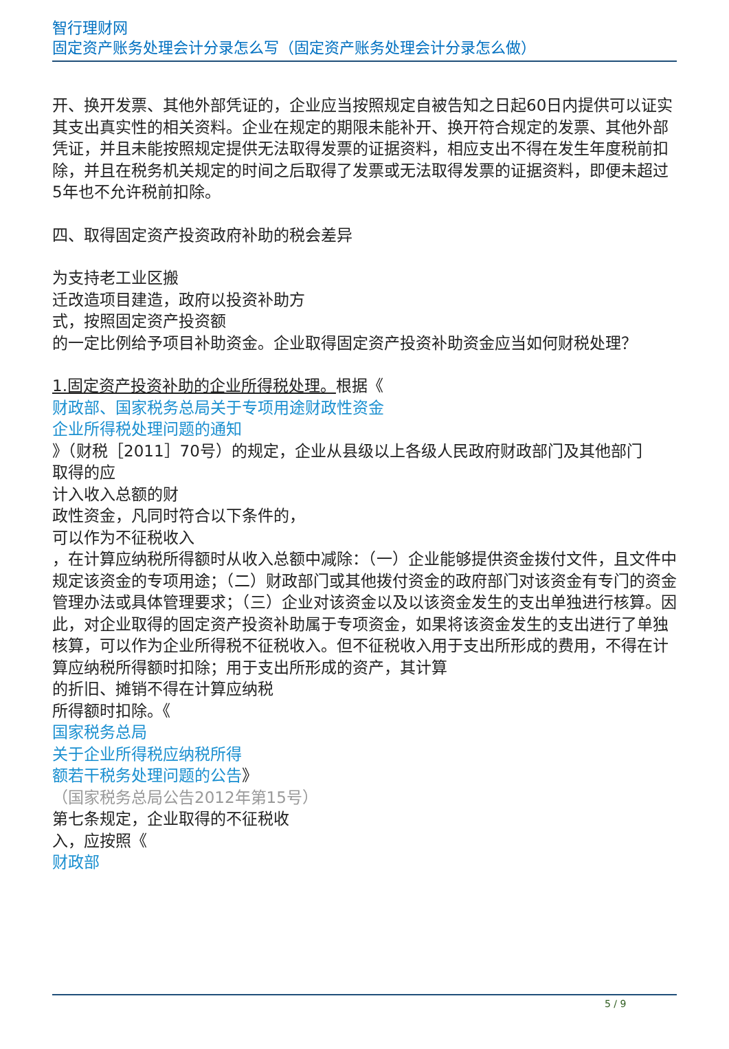智行理财网
固定资产账务处理会计分录怎么写（固定资产账务处理会计分录怎么做）
开、换开发票、其他外部凭证的，企业应当按照规定自被告知之日起60日内提供可以证实其支出真实性的相关资料。企业在规定的期限未能补开、换开符合规定的发票、其他外部凭证，并且未能按照规定提供无法取得发票的证据资料，相应支出不得在发生年度税前扣除，并且在税务机关规定的时间之后取得了发票或无法取得发票的证据资料，即便未超过5年也不允许税前扣除。
四、取得固定资产投资政府补助的税会差异
为支持老工业区搬
迁改造项目建造，政府以投资补助方
式，按照固定资产投资额
的一定比例给予项目补助资金。企业取得固定资产投资补助资金应当如何财税处理？
1.固定资产投资补助的企业所得税处理。根据《
财政部、国家税务总局关于专项用途财政性资金
企业所得税处理问题的通知
》（财税［2011］70号）的规定，企业从县级以上各级人民政府财政部门及其他部门
取得的应
计入收入总额的财
政性资金，凡同时符合以下条件的，
可以作为不征税收入
，在计算应纳税所得额时从收入总额中减除：（一）企业能够提供资金拨付文件，且文件中规定该资金的专项用途；（二）财政部门或其他拨付资金的政府部门对该资金有专门的资金管理办法或具体管理要求；（三）企业对该资金以及以该资金发生的支出单独进行核算。因此，对企业取得的固定资产投资补助属于专项资金，如果将该资金发生的支出进行了单独核算，可以作为企业所得税不征税收入。但不征税收入用于支出所形成的费用，不得在计算应纳税所得额时扣除；用于支出所形成的资产，其计算
的折旧、摊销不得在计算应纳税
所得额时扣除。《
国家税务总局
关于企业所得税应纳税所得
额若干税务处理问题的公告》
（国家税务总局公告2012年第15号）
第七条规定，企业取得的不征税收
入，应按照《
财政部
5 / 9